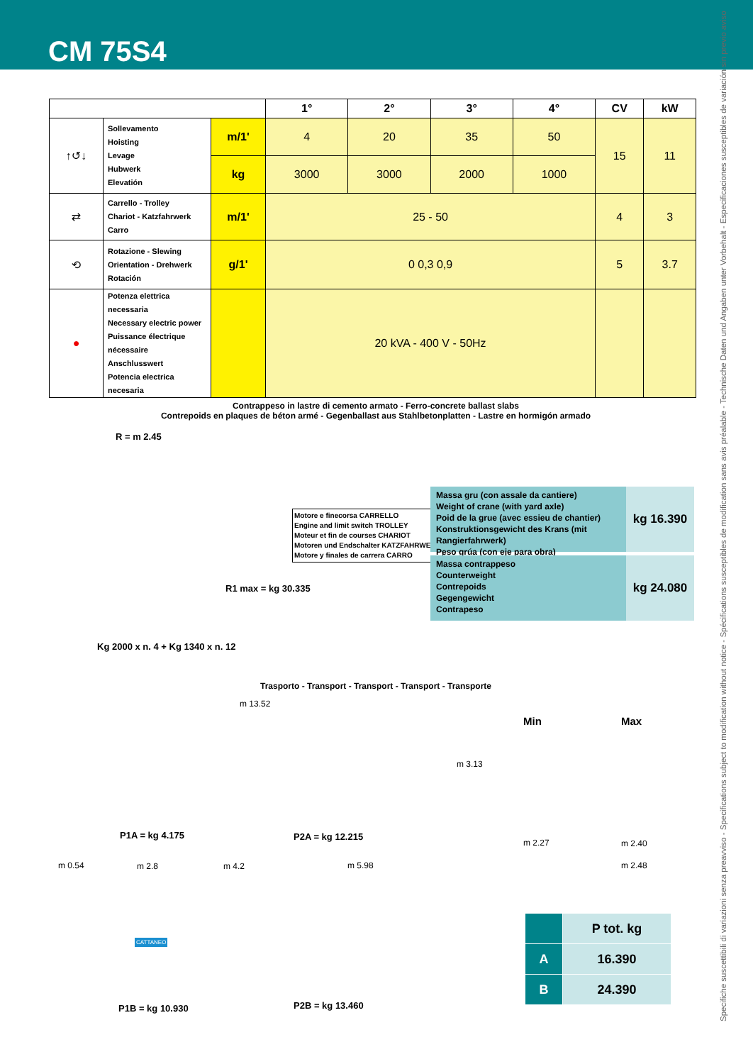CM 75S4
| | | | 1° | 2° | 3° | 4° | CV | kW |
| --- | --- | --- | --- | --- | --- | --- | --- | --- |
| ↑↺↓ | Sollevamento Hoisting Levage Hubwerk Elevatión | m/1' | 4 | 20 | 35 | 50 | 15 | 11 |
| | | kg | 3000 | 3000 | 2000 | 1000 | | |
| ⇄ | Carrello - Trolley Chariot - Katzfahrwerk Carro | m/1' | 25 - 50 | | | | 4 | 3 |
| ⟲ | Rotazione - Slewing Orientation - Drehwerk Rotación | g/1' | 0 0,3 0,9 | | | | 5 | 3.7 |
| ● | Potenza elettrica necessaria Necessary electric power Puissance électrique nécessaire Anschlusswert Potencia electrica necesaria | | 20 kVA - 400 V - 50Hz | | | | | |
Contrappeso in lastre di cemento armato - Ferro-concrete ballast slabs
Contrepoids en plaques de béton armé - Gegenballast aus Stahlbetonplatten - Lastre en hormigón armado
R = m 2.45
Motore e finecorsa CARRELLO
Engine and limit switch TROLLEY
Moteur et fin de courses CHARIOT
Motoren und Endschalter KATZFAHRWERK
Motore y finales de carrera CARRO
R1 max = kg 30.335
Kg 2000 x n. 4 + Kg 1340 x n. 12
Massa gru (con assale da cantiere)
Weight of crane (with yard axle)
Poid de la grue (avec essieu de chantier)
Konstruktionsgewicht des Krans (mit Rangierfahrwerk)
Peso grúa (con eje para obra)
kg 16.390
Massa contrappeso
Counterweight
Contrepoids
Gegengewicht
Contrapeso
kg 24.080
Trasporto - Transport - Transport - Transport - Transporte
m 13.52
Min Max
m 3.13
P1A = kg 4.175 P2A = kg 12.215
m 2.27 m 2.40
m 0.54 m 2.8 m 4.2 m 5.98 m 2.48
CATTANEO
P1B = kg 10.930 P2B = kg 13.460
| | P tot. kg |
| A | 16.390 |
| B | 24.390 |
Specifiche suscettibili di variazioni senza preavviso - Specifications subject to modification without notice - Spécifications susceptibles de modification sans avis préalable - Technische Daten und Angaben unter Vorbehalt - Especificaciones susceptibles de variación sin previo aviso